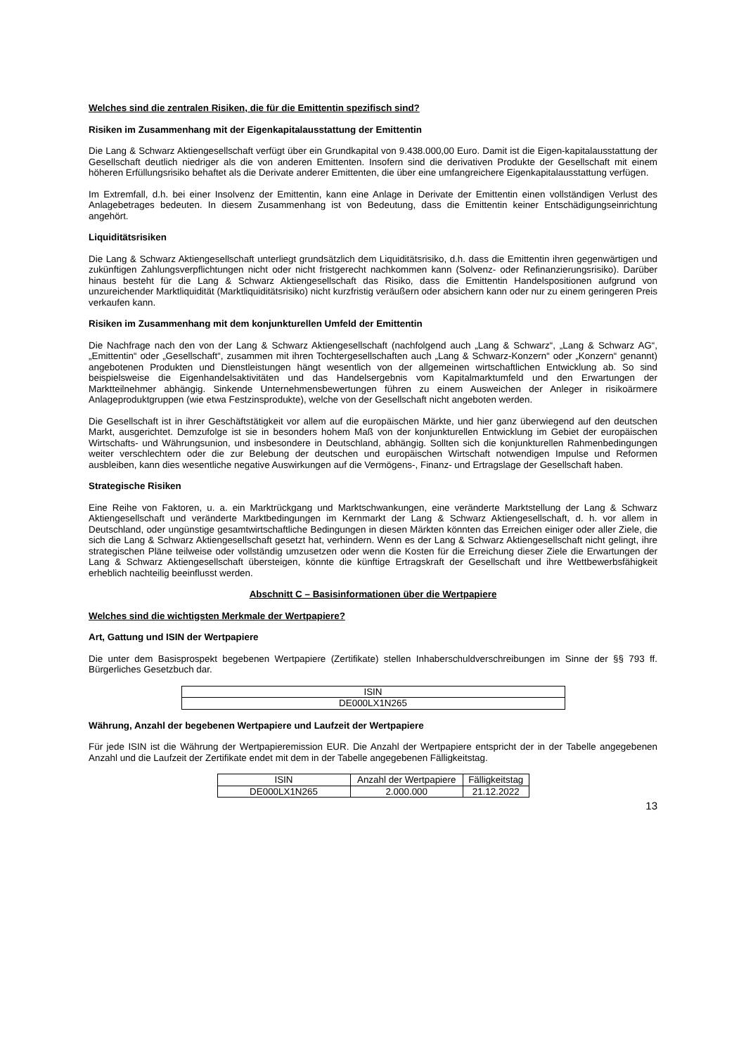Welches sind die zentralen Risiken, die für die Emittentin spezifisch sind?
Risiken im Zusammenhang mit der Eigenkapitalausstattung der Emittentin
Die Lang & Schwarz Aktiengesellschaft verfügt über ein Grundkapital von 9.438.000,00 Euro. Damit ist die Eigen-kapitalausstattung der Gesellschaft deutlich niedriger als die von anderen Emittenten. Insofern sind die derivativen Produkte der Gesellschaft mit einem höheren Erfüllungsrisiko behaftet als die Derivate anderer Emittenten, die über eine umfangreichere Eigenkapitalausstattung verfügen.
Im Extremfall, d.h. bei einer Insolvenz der Emittentin, kann eine Anlage in Derivate der Emittentin einen vollständigen Verlust des Anlagebetrages bedeuten. In diesem Zusammenhang ist von Bedeutung, dass die Emittentin keiner Entschädigungseinrichtung angehört.
Liquiditätsrisiken
Die Lang & Schwarz Aktiengesellschaft unterliegt grundsätzlich dem Liquiditätsrisiko, d.h. dass die Emittentin ihren gegenwärtigen und zukünftigen Zahlungsverpflichtungen nicht oder nicht fristgerecht nachkommen kann (Solvenz- oder Refinanzierungsrisiko). Darüber hinaus besteht für die Lang & Schwarz Aktiengesellschaft das Risiko, dass die Emittentin Handelspositionen aufgrund von unzureichender Marktliquidität (Marktliquiditätsrisiko) nicht kurzfristig veräußern oder absichern kann oder nur zu einem geringeren Preis verkaufen kann.
Risiken im Zusammenhang mit dem konjunkturellen Umfeld der Emittentin
Die Nachfrage nach den von der Lang & Schwarz Aktiengesellschaft (nachfolgend auch „Lang & Schwarz“, „Lang & Schwarz AG“, „Emittentin“ oder „Gesellschaft“, zusammen mit ihren Tochtergesellschaften auch „Lang & Schwarz-Konzern“ oder „Konzern“ genannt) angebotenen Produkten und Dienstleistungen hängt wesentlich von der allgemeinen wirtschaftlichen Entwicklung ab. So sind beispielsweise die Eigenhandelsaktivitäten und das Handelsergebnis vom Kapitalmarktumfeld und den Erwartungen der Marktteilnehmer abhängig. Sinkende Unternehmensbewertungen führen zu einem Ausweichen der Anleger in risikoärmere Anlageproduktgruppen (wie etwa Festzinsprodukte), welche von der Gesellschaft nicht angeboten werden.
Die Gesellschaft ist in ihrer Geschäftstätigkeit vor allem auf die europäischen Märkte, und hier ganz überwiegend auf den deutschen Markt, ausgerichtet. Demzufolge ist sie in besonders hohem Maß von der konjunkturellen Entwicklung im Gebiet der europäischen Wirtschafts- und Währungsunion, und insbesondere in Deutschland, abhängig. Sollten sich die konjunkturellen Rahmenbedingungen weiter verschlechtern oder die zur Belebung der deutschen und europäischen Wirtschaft notwendigen Impulse und Reformen ausbleiben, kann dies wesentliche negative Auswirkungen auf die Vermögens-, Finanz- und Ertragslage der Gesellschaft haben.
Strategische Risiken
Eine Reihe von Faktoren, u. a. ein Marktrückgang und Marktschwankungen, eine veränderte Marktstellung der Lang & Schwarz Aktiengesellschaft und veränderte Marktbedingungen im Kernmarkt der Lang & Schwarz Aktiengesellschaft, d. h. vor allem in Deutschland, oder ungünstige gesamtwirtschaftliche Bedingungen in diesen Märkten könnten das Erreichen einiger oder aller Ziele, die sich die Lang & Schwarz Aktiengesellschaft gesetzt hat, verhindern. Wenn es der Lang & Schwarz Aktiengesellschaft nicht gelingt, ihre strategischen Pläne teilweise oder vollständig umzusetzen oder wenn die Kosten für die Erreichung dieser Ziele die Erwartungen der Lang & Schwarz Aktiengesellschaft übersteigen, könnte die künftige Ertragskraft der Gesellschaft und ihre Wettbewerbsfähigkeit erheblich nachteilig beeinflusst werden.
Abschnitt C – Basisinformationen über die Wertpapiere
Welches sind die wichtigsten Merkmale der Wertpapiere?
Art, Gattung und ISIN der Wertpapiere
Die unter dem Basisprospekt begebenen Wertpapiere (Zertifikate) stellen Inhaberschuldverschreibungen im Sinne der §§ 793 ff. Bürgerliches Gesetzbuch dar.
| ISIN |
| --- |
| DE000LX1N265 |
Währung, Anzahl der begebenen Wertpapiere und Laufzeit der Wertpapiere
Für jede ISIN ist die Währung der Wertpapieremission EUR. Die Anzahl der Wertpapiere entspricht der in der Tabelle angegebenen Anzahl und die Laufzeit der Zertifikate endet mit dem in der Tabelle angegebenen Fälligkeitstag.
| ISIN | Anzahl der Wertpapiere | Fälligkeitstag |
| --- | --- | --- |
| DE000LX1N265 | 2.000.000 | 21.12.2022 |
13